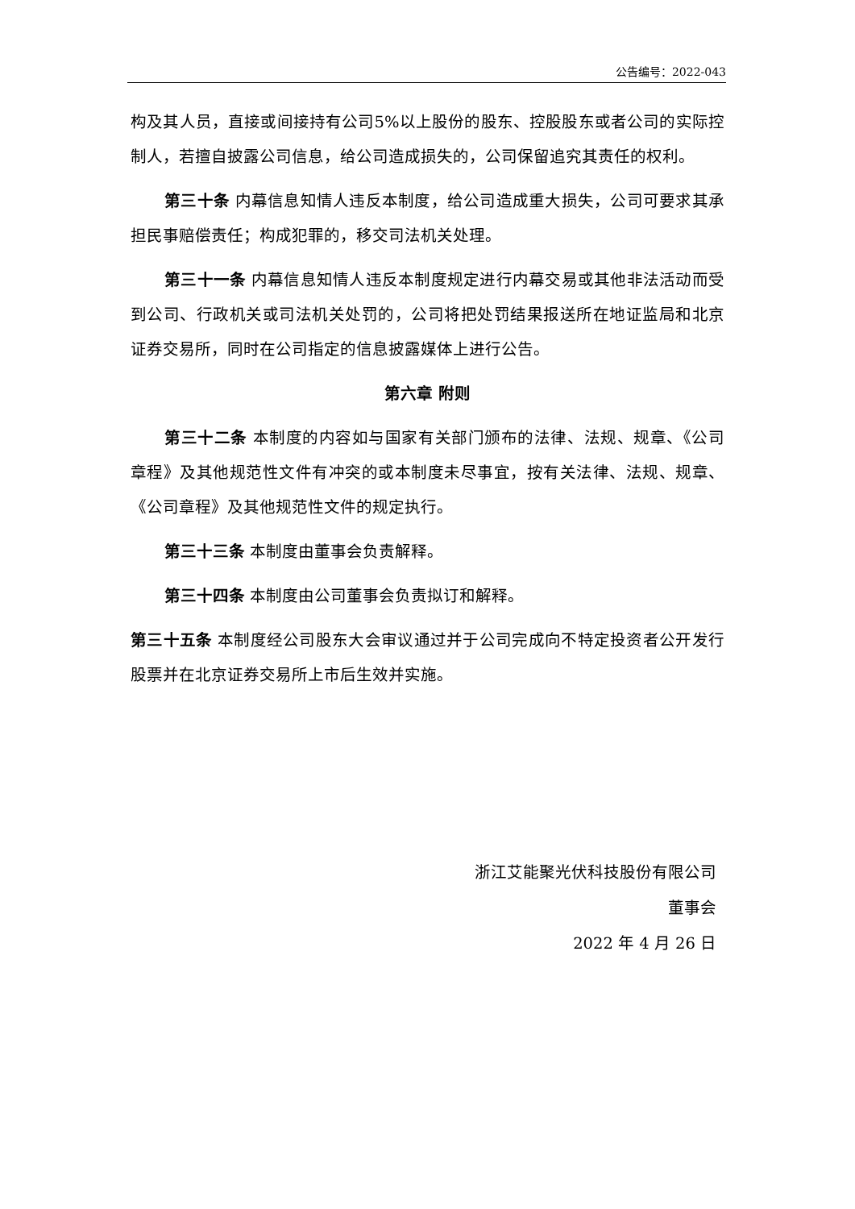公告编号：2022-043
构及其人员，直接或间接持有公司5%以上股份的股东、控股股东或者公司的实际控制人，若擅自披露公司信息，给公司造成损失的，公司保留追究其责任的权利。
第三十条 内幕信息知情人违反本制度，给公司造成重大损失，公司可要求其承担民事赔偿责任；构成犯罪的，移交司法机关处理。
第三十一条 内幕信息知情人违反本制度规定进行内幕交易或其他非法活动而受到公司、行政机关或司法机关处罚的，公司将把处罚结果报送所在地证监局和北京证券交易所，同时在公司指定的信息披露媒体上进行公告。
第六章 附则
第三十二条 本制度的内容如与国家有关部门颁布的法律、法规、规章、《公司章程》及其他规范性文件有冲突的或本制度未尽事宜，按有关法律、法规、规章、《公司章程》及其他规范性文件的规定执行。
第三十三条 本制度由董事会负责解释。
第三十四条 本制度由公司董事会负责拟订和解释。
第三十五条 本制度经公司股东大会审议通过并于公司完成向不特定投资者公开发行股票并在北京证券交易所上市后生效并实施。
浙江艾能聚光伏科技股份有限公司
董事会
2022 年 4 月 26 日